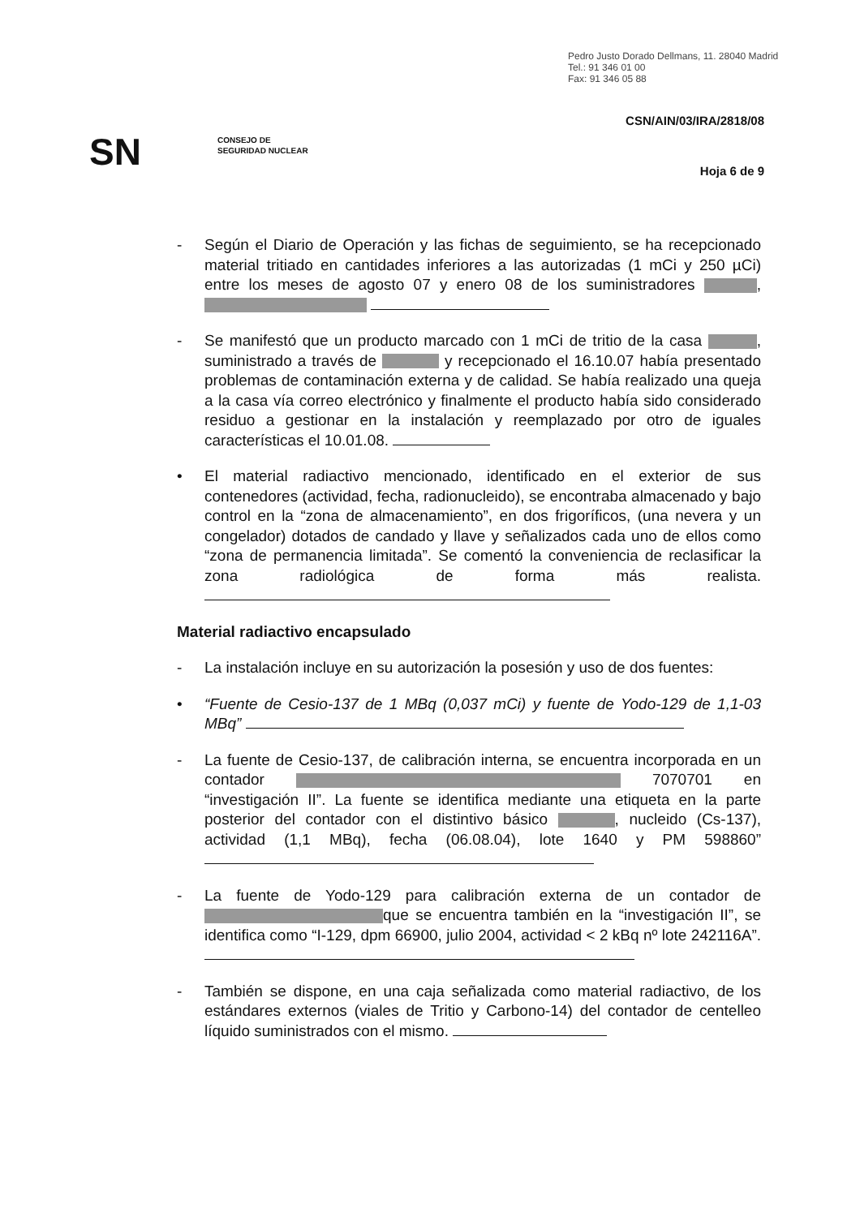Pedro Justo Dorado Dellmans, 11. 28040 Madrid
Tel.: 91 346 01 00
Fax: 91 346 05 88
CSN/AIN/03/IRA/2818/08
SN
CONSEJO DE
SEGURIDAD NUCLEAR
Hoja 6 de 9
- Según el Diario de Operación y las fichas de seguimiento, se ha recepcionado material tritiado en cantidades inferiores a las autorizadas (1 mCi y 250 µCi) entre los meses de agosto 07 y enero 08 de los suministradores ,
- Se manifestó que un producto marcado con 1 mCi de tritio de la casa , suministrado a través de y recepcionado el 16.10.07 había presentado problemas de contaminación externa y de calidad. Se había realizado una queja a la casa vía correo electrónico y finalmente el producto había sido considerado residuo a gestionar en la instalación y reemplazado por otro de iguales características el 10.01.08.
• El material radiactivo mencionado, identificado en el exterior de sus contenedores (actividad, fecha, radionucleido), se encontraba almacenado y bajo control en la “zona de almacenamiento”, en dos frigoríficos, (una nevera y un congelador) dotados de candado y llave y señalizados cada uno de ellos como “zona de permanencia limitada”. Se comentó la conveniencia de reclasificar la zona radiológica de forma más realista.
Material radiactivo encapsulado
- La instalación incluye en su autorización la posesión y uso de dos fuentes:
• “Fuente de Cesio-137 de 1 MBq (0,037 mCi) y fuente de Yodo-129 de 1,1-03 MBq”
- La fuente de Cesio-137, de calibración interna, se encuentra incorporada en un contador 7070701 en “investigación II”. La fuente se identifica mediante una etiqueta en la parte posterior del contador con el distintivo básico , nucleido (Cs-137), actividad (1,1 MBq), fecha (06.08.04), lote 1640 y PM 598860”
- La fuente de Yodo-129 para calibración externa de un contador de que se encuentra también en la “investigación II”, se identifica como “I-129, dpm 66900, julio 2004, actividad < 2 kBq nº lote 242116A”.
- También se dispone, en una caja señalizada como material radiactivo, de los estándares externos (viales de Tritio y Carbono-14) del contador de centelleo líquido suministrados con el mismo.